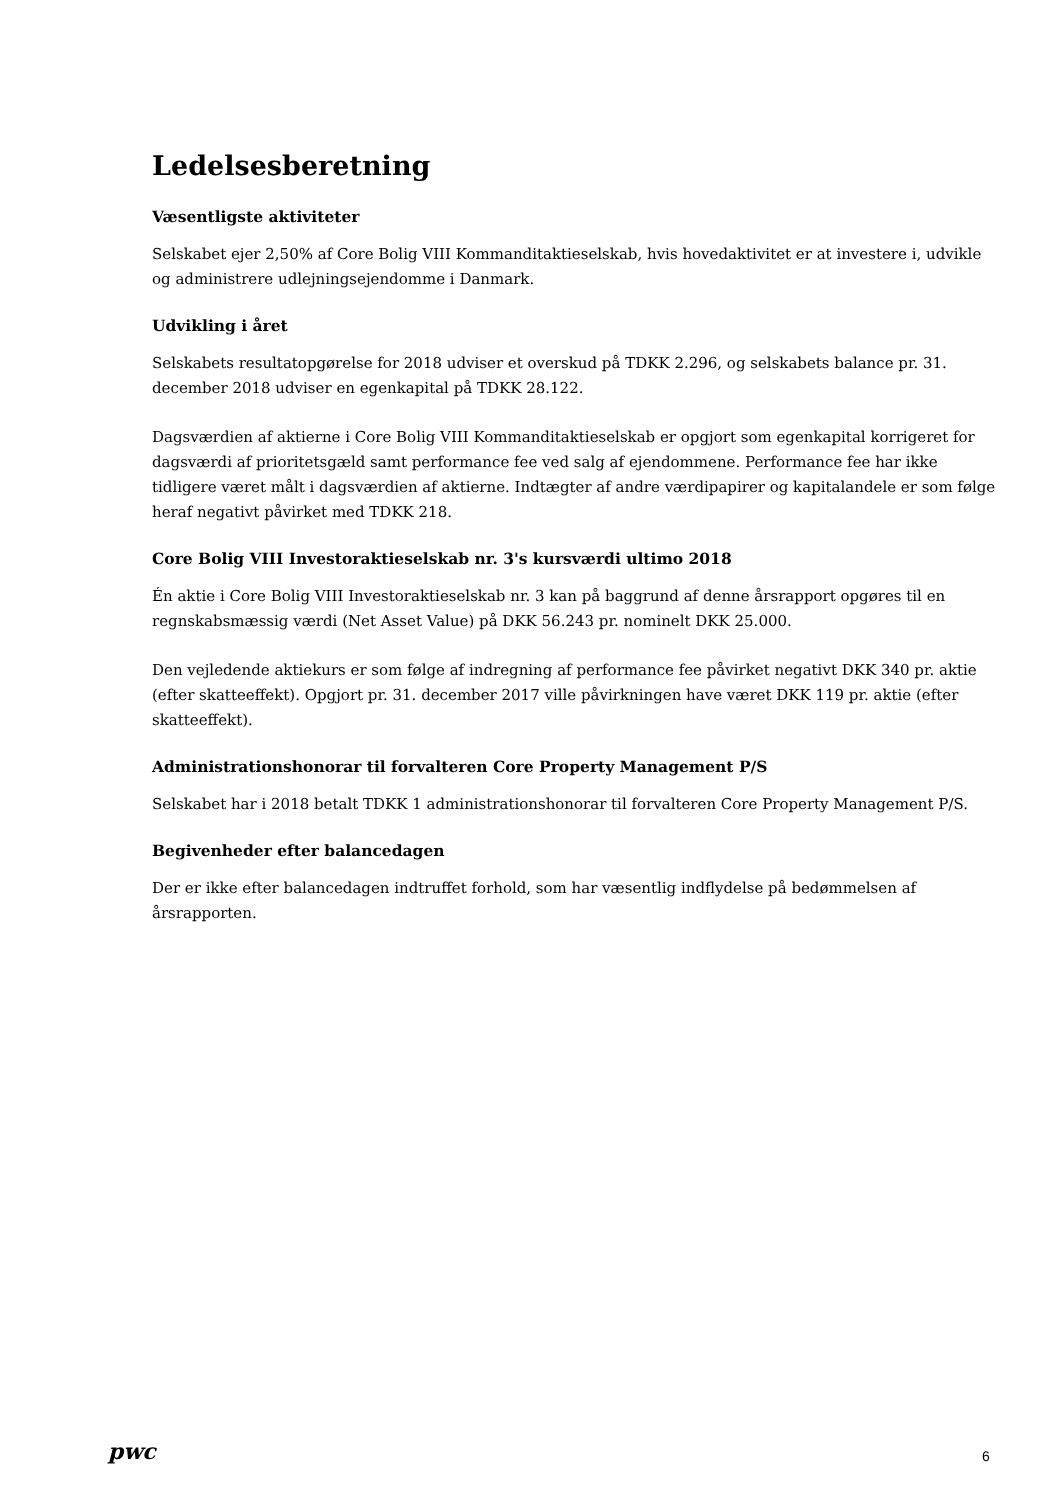Ledelsesberetning
Væsentligste aktiviteter
Selskabet ejer 2,50% af Core Bolig VIII Kommanditaktieselskab, hvis hovedaktivitet er at investere i, udvikle og administrere udlejningsejendomme i Danmark.
Udvikling i året
Selskabets resultatopgørelse for 2018 udviser et overskud på TDKK 2.296, og selskabets balance pr. 31. december 2018 udviser en egenkapital på TDKK 28.122.
Dagsværdien af aktierne i Core Bolig VIII Kommanditaktieselskab er opgjort som egenkapital korrigeret for dagsværdi af prioritetsgæld samt performance fee ved salg af ejendommene. Performance fee har ikke tidligere været målt i dagsværdien af aktierne. Indtægter af andre værdipapirer og kapitalandele er som følge heraf negativt påvirket med TDKK 218.
Core Bolig VIII Investoraktieselskab nr. 3's kursværdi ultimo 2018
Én aktie i Core Bolig VIII Investoraktieselskab nr. 3 kan på baggrund af denne årsrapport opgøres til en regnskabsmæssig værdi (Net Asset Value) på DKK 56.243 pr. nominelt DKK 25.000.
Den vejledende aktiekurs er som følge af indregning af performance fee påvirket negativt DKK 340 pr. aktie (efter skatteeffekt). Opgjort pr. 31. december 2017 ville påvirkningen have været DKK 119 pr. aktie (efter skatteeffekt).
Administrationshonorar til forvalteren Core Property Management P/S
Selskabet har i 2018 betalt TDKK 1 administrationshonorar til forvalteren Core Property Management P/S.
Begivenheder efter balancedagen
Der er ikke efter balancedagen indtruffet forhold, som har væsentlig indflydelse på bedømmelsen af årsrapporten.
pwc 6